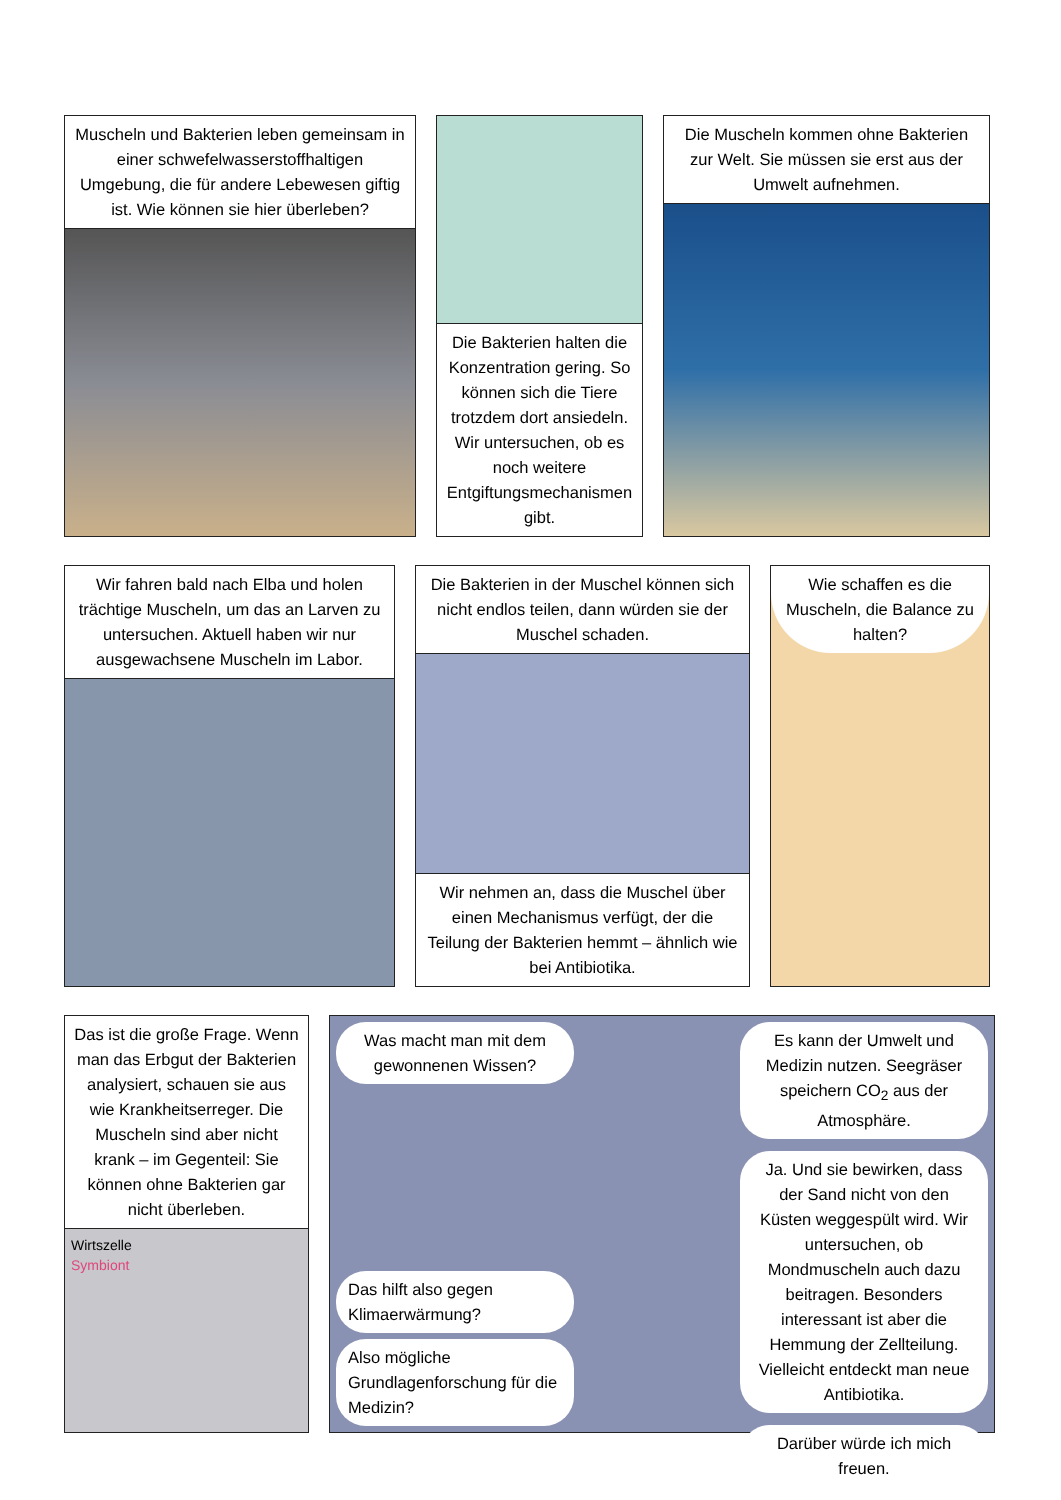Muscheln und Bakterien leben gemeinsam in einer schwefelwasserstoffhaltigen Umgebung, die für andere Lebewesen giftig ist. Wie können sie hier überleben?
Die Bakterien halten die Konzentration gering. So können sich die Tiere trotzdem dort ansiedeln. Wir untersuchen, ob es noch weitere Entgiftungsmechanismen gibt.
Die Muscheln kommen ohne Bakterien zur Welt. Sie müssen sie erst aus der Umwelt aufnehmen.
Wir fahren bald nach Elba und holen trächtige Muscheln, um das an Larven zu untersuchen. Aktuell haben wir nur ausgewachsene Muscheln im Labor.
Die Bakterien in der Muschel können sich nicht endlos teilen, dann würden sie der Muschel schaden.
Wir nehmen an, dass die Muschel über einen Mechanismus verfügt, der die Teilung der Bakterien hemmt – ähnlich wie bei Antibiotika.
Wie schaffen es die Muscheln, die Balance zu halten?
Das ist die große Frage. Wenn man das Erbgut der Bakterien analysiert, schauen sie aus wie Krankheitserreger. Die Muscheln sind aber nicht krank – im Gegenteil: Sie können ohne Bakterien gar nicht überleben.
Wirtszelle
Symbiont
Was macht man mit dem gewonnenen Wissen?
Das hilft also gegen Klimaerwärmung?
Also mögliche Grundlagenforschung für die Medizin?
Es kann der Umwelt und Medizin nutzen. Seegräser speichern CO<sub>2</sub> aus der Atmosphäre.
Ja. Und sie bewirken, dass der Sand nicht von den Küsten weggespült wird. Wir untersuchen, ob Mondmuscheln auch dazu beitragen. Besonders interessant ist aber die Hemmung der Zellteilung. Vielleicht entdeckt man neue Antibiotika.
Darüber würde ich mich freuen.